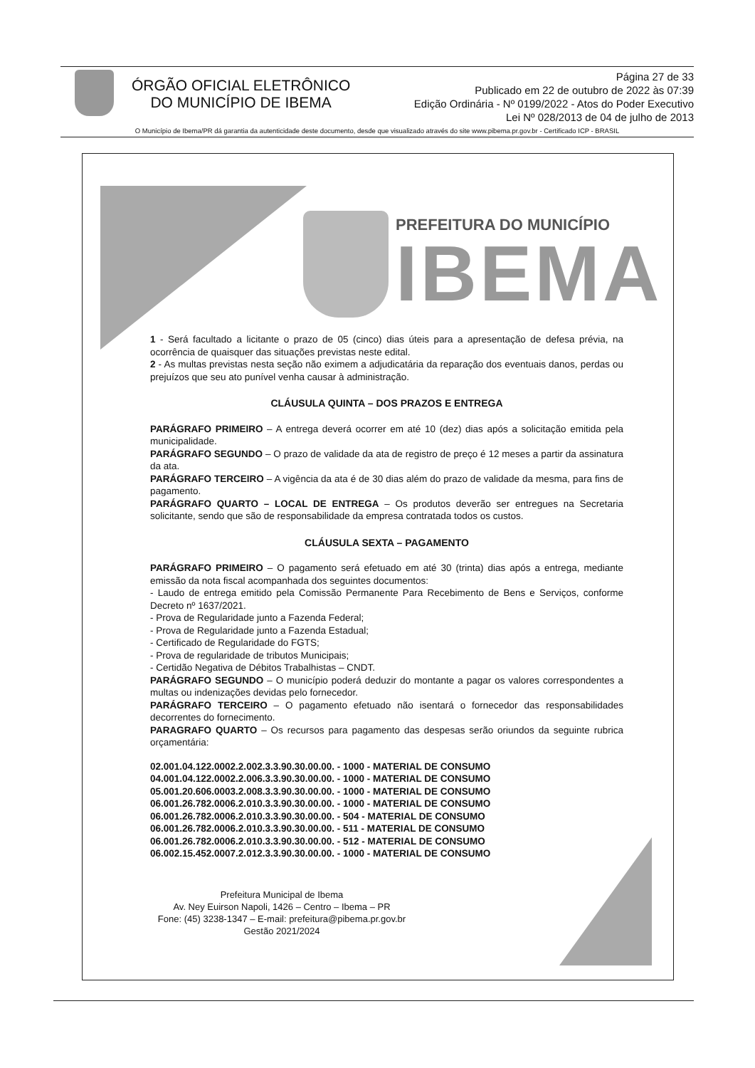ÓRGÃO OFICIAL ELETRÔNICO
DO MUNICÍPIO DE IBEMA
Página 27 de 33
Publicado em 22 de outubro de 2022 às 07:39
Edição Ordinária - Nº 0199/2022 - Atos do Poder Executivo
Lei Nº 028/2013 de 04 de julho de 2013
O Município de Ibema/PR dá garantia da autenticidade deste documento, desde que visualizado através do site www.pibema.pr.gov.br - Certificado ICP - BRASIL
PREFEITURA DO MUNICÍPIO
IBEMA
1 - Será facultado a licitante o prazo de 05 (cinco) dias úteis para a apresentação de defesa prévia, na ocorrência de quaisquer das situações previstas neste edital.
2 - As multas previstas nesta seção não eximem a adjudicatária da reparação dos eventuais danos, perdas ou prejuízos que seu ato punível venha causar à administração.
CLÁUSULA QUINTA – DOS PRAZOS E ENTREGA
PARÁGRAFO PRIMEIRO – A entrega deverá ocorrer em até 10 (dez) dias após a solicitação emitida pela municipalidade.
PARÁGRAFO SEGUNDO – O prazo de validade da ata de registro de preço é 12 meses a partir da assinatura da ata.
PARÁGRAFO TERCEIRO – A vigência da ata é de 30 dias além do prazo de validade da mesma, para fins de pagamento.
PARÁGRAFO QUARTO – LOCAL DE ENTREGA – Os produtos deverão ser entregues na Secretaria solicitante, sendo que são de responsabilidade da empresa contratada todos os custos.
CLÁUSULA SEXTA – PAGAMENTO
PARÁGRAFO PRIMEIRO – O pagamento será efetuado em até 30 (trinta) dias após a entrega, mediante emissão da nota fiscal acompanhada dos seguintes documentos:
- Laudo de entrega emitido pela Comissão Permanente Para Recebimento de Bens e Serviços, conforme Decreto nº 1637/2021.
- Prova de Regularidade junto a Fazenda Federal;
- Prova de Regularidade junto a Fazenda Estadual;
- Certificado de Regularidade do FGTS;
- Prova de regularidade de tributos Municipais;
- Certidão Negativa de Débitos Trabalhistas – CNDT.
PARÁGRAFO SEGUNDO – O município poderá deduzir do montante a pagar os valores correspondentes a multas ou indenizações devidas pelo fornecedor.
PARÁGRAFO TERCEIRO – O pagamento efetuado não isentará o fornecedor das responsabilidades decorrentes do fornecimento.
PARAGRAFO QUARTO – Os recursos para pagamento das despesas serão oriundos da seguinte rubrica orçamentária:
02.001.04.122.0002.2.002.3.3.90.30.00.00. - 1000 - MATERIAL DE CONSUMO
04.001.04.122.0002.2.006.3.3.90.30.00.00. - 1000 - MATERIAL DE CONSUMO
05.001.20.606.0003.2.008.3.3.90.30.00.00. - 1000 - MATERIAL DE CONSUMO
06.001.26.782.0006.2.010.3.3.90.30.00.00. - 1000 - MATERIAL DE CONSUMO
06.001.26.782.0006.2.010.3.3.90.30.00.00. - 504 - MATERIAL DE CONSUMO
06.001.26.782.0006.2.010.3.3.90.30.00.00. - 511 - MATERIAL DE CONSUMO
06.001.26.782.0006.2.010.3.3.90.30.00.00. - 512 - MATERIAL DE CONSUMO
06.002.15.452.0007.2.012.3.3.90.30.00.00. - 1000 - MATERIAL DE CONSUMO
Prefeitura Municipal de Ibema
Av. Ney Euirson Napoli, 1426 – Centro – Ibema – PR
Fone: (45) 3238-1347 – E-mail: prefeitura@pibema.pr.gov.br
Gestão 2021/2024